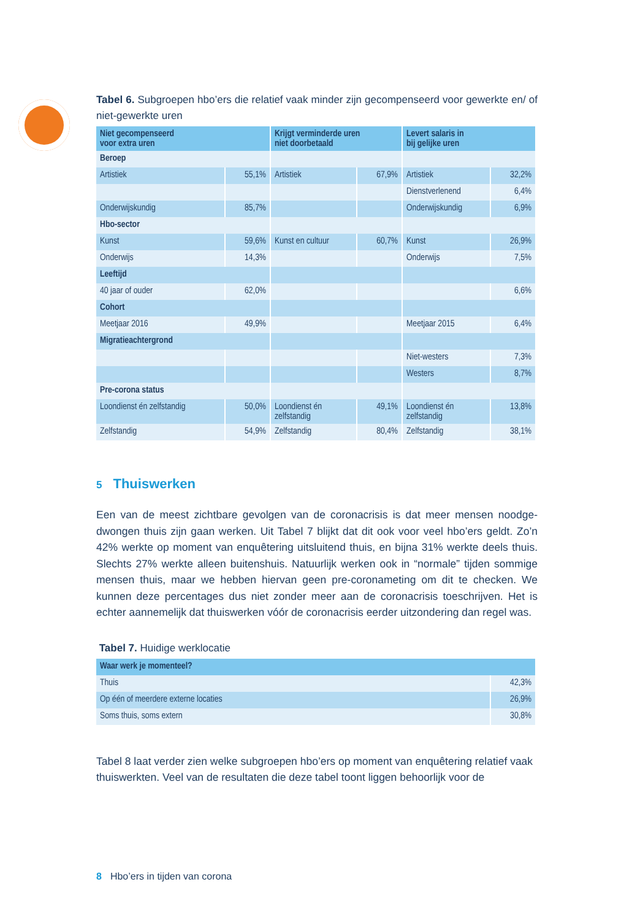Tabel 6. Subgroepen hbo’ers die relatief vaak minder zijn gecompenseerd voor gewerkte en/ of niet-gewerkte uren
| Niet gecompenseerd voor extra uren | | Krijgt verminderde uren niet doorbetaald | | Levert salaris in bij gelijke uren | |
| --- | --- | --- | --- | --- | --- |
| Beroep | | | | | |
| Artistiek | 55,1% | Artistiek | 67,9% | Artistiek | 32,2% |
| | | | | Dienstverlenend | 6,4% |
| Onderwijskundig | 85,7% | | | Onderwijskundig | 6,9% |
| Hbo-sector | | | | | |
| Kunst | 59,6% | Kunst en cultuur | 60,7% | Kunst | 26,9% |
| Onderwijs | 14,3% | | | Onderwijs | 7,5% |
| Leeftijd | | | | | |
| 40 jaar of ouder | 62,0% | | | | 6,6% |
| Cohort | | | | | |
| Meetjaar 2016 | 49,9% | | | Meetjaar 2015 | 6,4% |
| Migratieachtergrond | | | | | |
| | | | | Niet-westers | 7,3% |
| | | | | Westers | 8,7% |
| Pre-corona status | | | | | |
| Loondienst én zelfstandig | 50,0% | Loondienst én zelfstandig | 49,1% | Loondienst én zelfstandig | 13,8% |
| Zelfstandig | 54,9% | Zelfstandig | 80,4% | Zelfstandig | 38,1% |
5 Thuiswerken
Een van de meest zichtbare gevolgen van de coronacrisis is dat meer mensen noodge­dwongen thuis zijn gaan werken. Uit Tabel 7 blijkt dat dit ook voor veel hbo’ers geldt. Zo’n 42% werkte op moment van enquêtering uitsluitend thuis, en bijna 31% werkte deels thuis. Slechts 27% werkte alleen buitenshuis. Natuurlijk werken ook in “normale” tijden sommige mensen thuis, maar we hebben hiervan geen pre-coronameting om dit te checken. We kunnen deze percentages dus niet zonder meer aan de coronacrisis toeschrijven. Het is echter aannemelijk dat thuiswerken vóór de coronacrisis eerder uitzondering dan regel was.
Tabel 7. Huidige werklocatie
| Waar werk je momenteel? | |
| --- | --- |
| Thuis | 42,3% |
| Op één of meerdere externe locaties | 26,9% |
| Soms thuis, soms extern | 30,8% |
Tabel 8 laat verder zien welke subgroepen hbo’ers op moment van enquêtering relatief vaak thuiswerkten. Veel van de resultaten die deze tabel toont liggen behoorlijk voor de
8 Hbo’ers in tijden van corona